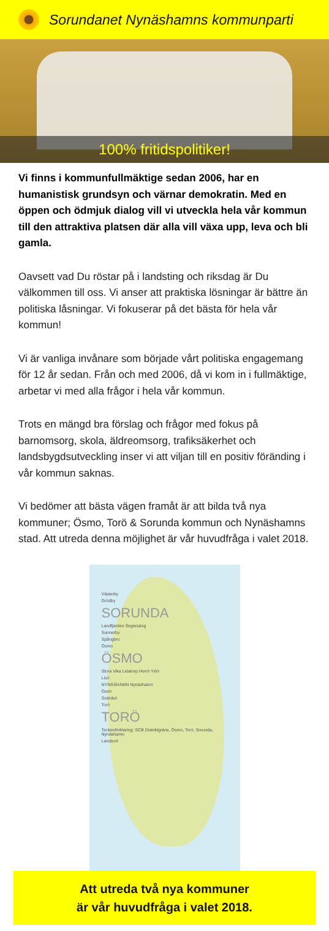Sorundanet Nynäshamns kommunparti
100% fritidspolitiker!
Vi finns i kommunfullmäktige sedan 2006, har en humanistisk grundsyn och värnar demokratin. Med en öppen och ödmjuk dialog vill vi utveckla hela vår kommun till den attraktiva platsen där alla vill växa upp, leva och bli gamla.
Oavsett vad Du röstar på i landsting och riksdag är Du välkommen till oss. Vi anser att praktiska lösningar är bättre än politiska låsningar. Vi fokuserar på det bästa för hela vår kommun!
Vi är vanliga invånare som började vårt politiska engagemang för 12 år sedan. Från och med 2006, då vi kom in i fullmäktige, arbetar vi med alla frågor i hela vår kommun.
Trots en mängd bra förslag och frågor med fokus på barnomsorg, skola, äldreomsorg, trafiksäkerhet och landsbygdsutveckling inser vi att viljan till en positiv föränding i vår kommun saknas.
Vi bedömer att bästa vägen framåt är att bilda två nya kommuner; Ösmo, Torö & Sorunda kommun och Nynäshamns stad. Att utreda denna möjlighet är vår huvudfråga i valet 2018.
Västerby
Grödby
SORUNDA
Landfjärden Segersäng
Sunnerby
Spångbro
Ösmo
ÖSMO
Stora Vika Lidatorp Herrö Yxlö
Lisö
NYNÄSHAMN Nynäshamn
Oxnö
Svärdsö
Torö
TORÖ
Teckenförklaring: SCB Distriktgräns, Ösmo, Torö, Sorunda, Nynäshamn
Landsort
Att utreda två nya kommuner
är vår huvudfråga i valet 2018.